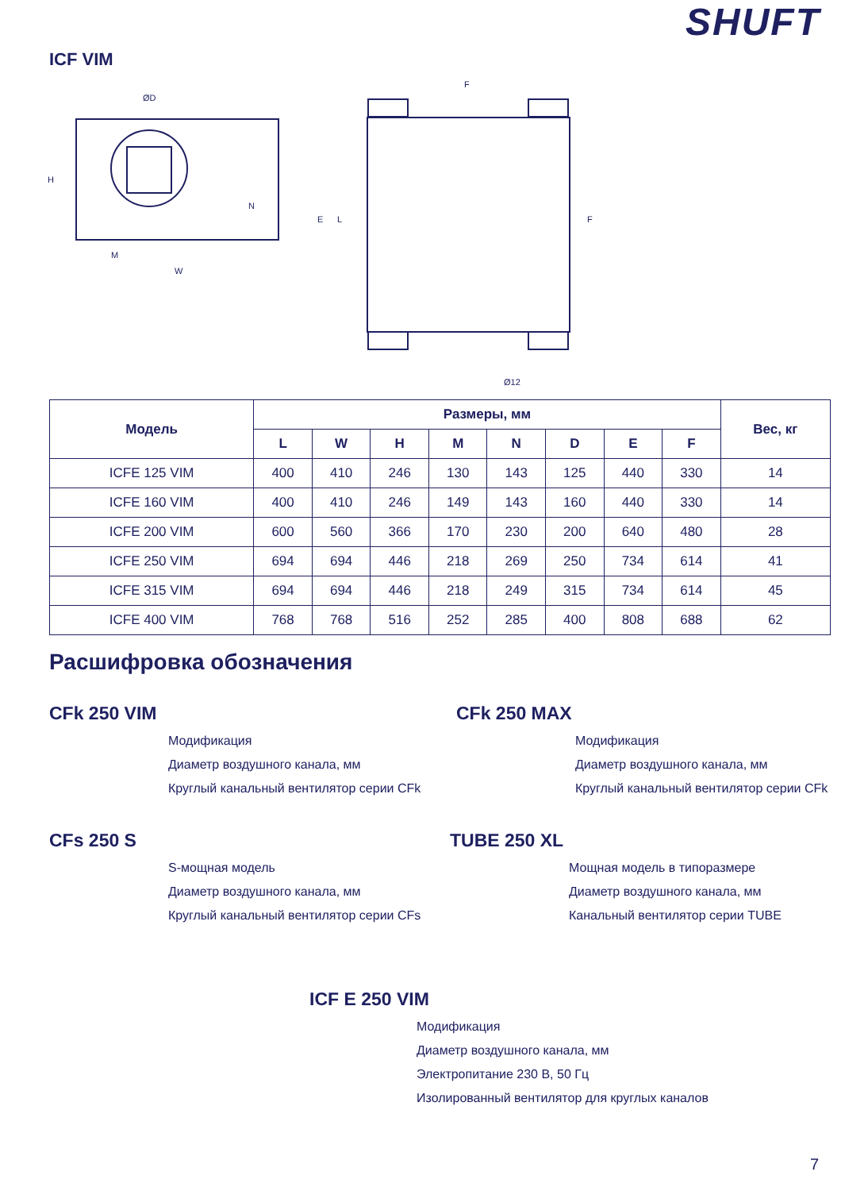SHUFT
ICF VIM
ØD
H
N
M
W
F
E
L
F
Ø12
| Модель | Размеры, мм | | | | | | | | Вес, кг |
| --- | --- | --- | --- | --- | --- | --- | --- | --- | --- |
| | L | W | H | M | N | D | E | F | |
| ICFE 125 VIM | 400 | 410 | 246 | 130 | 143 | 125 | 440 | 330 | 14 |
| ICFE 160 VIM | 400 | 410 | 246 | 149 | 143 | 160 | 440 | 330 | 14 |
| ICFE 200 VIM | 600 | 560 | 366 | 170 | 230 | 200 | 640 | 480 | 28 |
| ICFE 250 VIM | 694 | 694 | 446 | 218 | 269 | 250 | 734 | 614 | 41 |
| ICFE 315 VIM | 694 | 694 | 446 | 218 | 249 | 315 | 734 | 614 | 45 |
| ICFE 400 VIM | 768 | 768 | 516 | 252 | 285 | 400 | 808 | 688 | 62 |
Расшифровка обозначения
CFk 250 VIM
Модификация
Диаметр воздушного канала, мм
Круглый канальный вентилятор серии CFk
CFk 250 MAX
Модификация
Диаметр воздушного канала, мм
Круглый канальный вентилятор серии CFk
CFs 250 S
S-мощная модель
Диаметр воздушного канала, мм
Круглый канальный вентилятор серии CFs
TUBE 250 XL
Мощная модель в типоразмере
Диаметр воздушного канала, мм
Канальный вентилятор серии TUBE
ICF E 250 VIM
Модификация
Диаметр воздушного канала, мм
Электропитание 230 В, 50 Гц
Изолированный вентилятор для круглых каналов
7